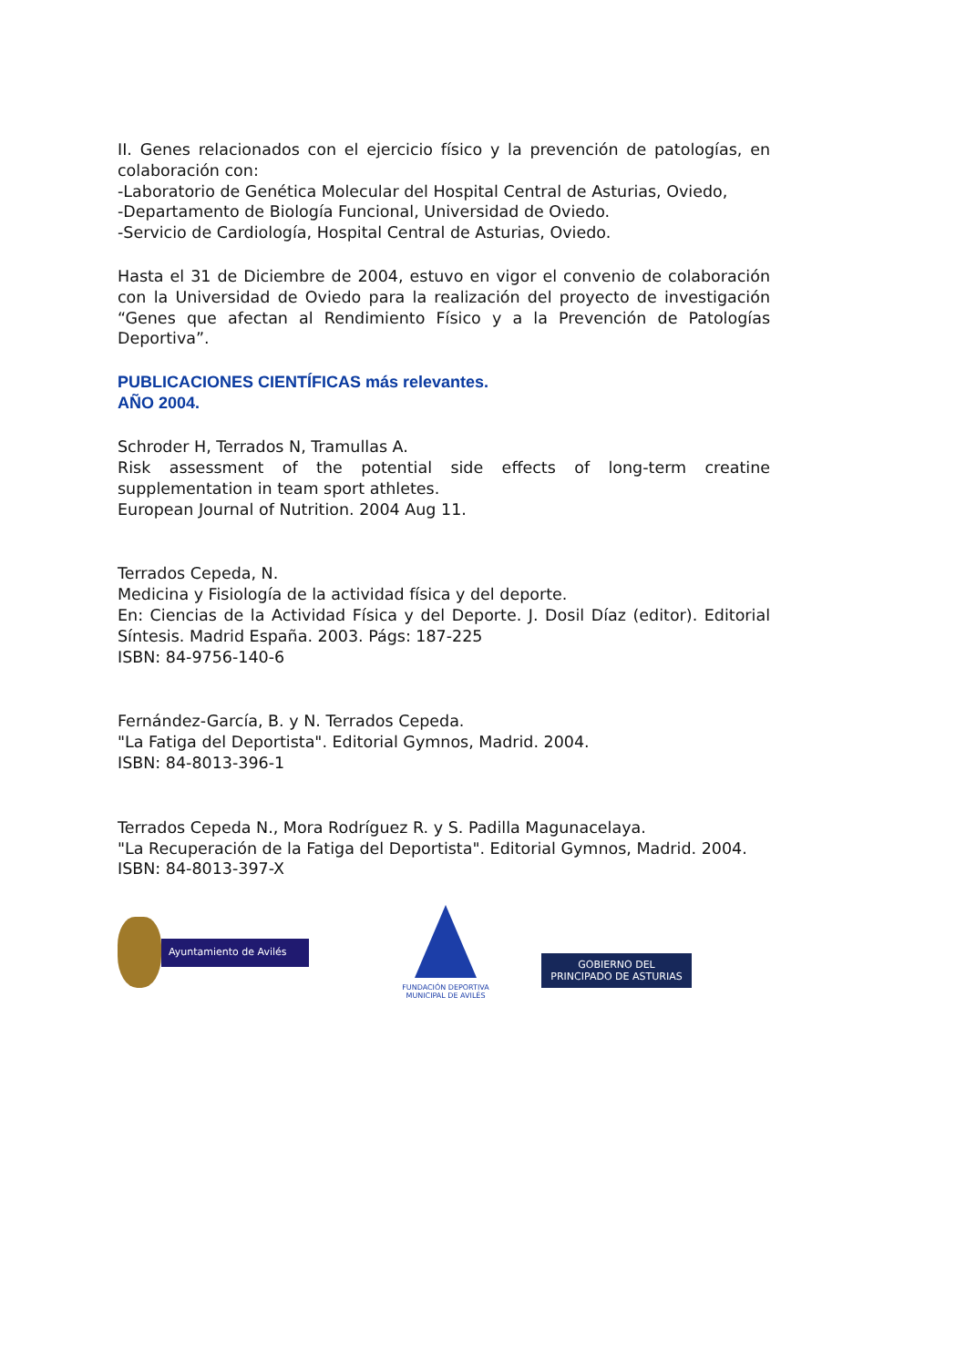II. Genes relacionados con el ejercicio físico y la prevención de patologías, en colaboración con:
-Laboratorio de Genética Molecular del Hospital Central de Asturias, Oviedo,
-Departamento de Biología Funcional, Universidad de Oviedo.
-Servicio de Cardiología, Hospital Central de Asturias, Oviedo.
Hasta el 31 de Diciembre de 2004, estuvo en vigor el convenio de colaboración con la Universidad de Oviedo para la realización del proyecto de investigación “Genes que afectan al Rendimiento Físico y a la Prevención de Patologías Deportiva”.
PUBLICACIONES CIENTÍFICAS más relevantes.
AÑO 2004.
Schroder H, Terrados N, Tramullas A.
Risk assessment of the potential side effects of long-term creatine supplementation in team sport athletes.
European Journal of Nutrition. 2004 Aug 11.
Terrados Cepeda, N.
Medicina y Fisiología de la actividad física y del deporte.
En: Ciencias de la Actividad Física y del Deporte. J. Dosil Díaz (editor). Editorial Síntesis. Madrid España. 2003. Págs: 187-225
ISBN: 84-9756-140-6
Fernández-García, B. y N. Terrados Cepeda.
"La Fatiga del Deportista". Editorial Gymnos, Madrid. 2004.
ISBN: 84-8013-396-1
Terrados Cepeda N., Mora Rodríguez R. y S. Padilla Magunacelaya.
"La Recuperación de la Fatiga del Deportista". Editorial Gymnos, Madrid. 2004.
ISBN: 84-8013-397-X
Ayuntamiento de Avilés
FUNDACIÓN DEPORTIVA
MUNICIPAL DE AVILÉS
GOBIERNO DEL
PRINCIPADO DE ASTURIAS